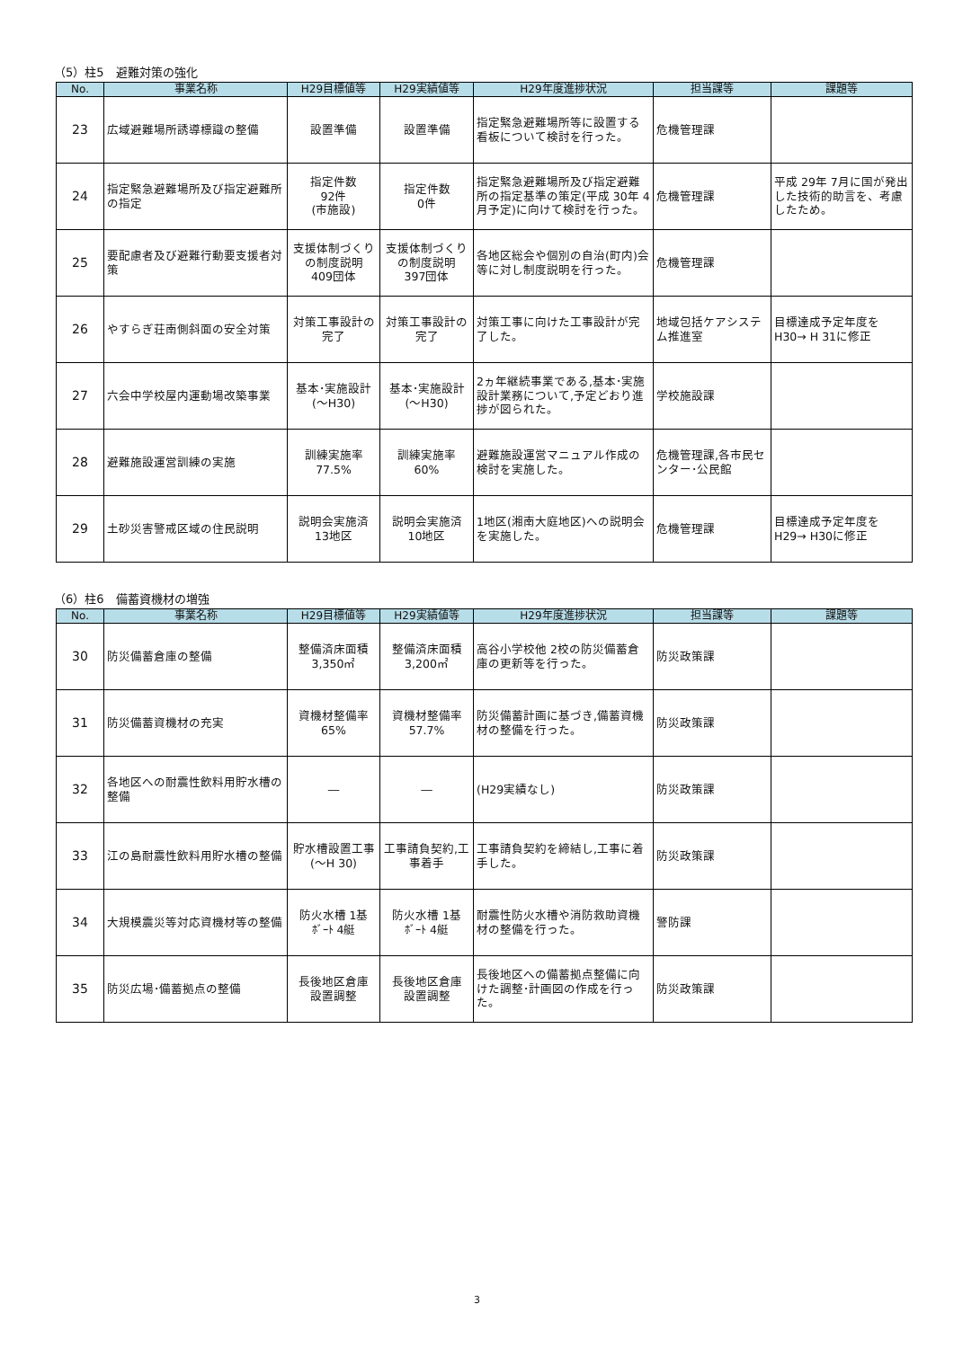（5）柱5　避難対策の強化
| No. | 事業名称 | H29目標値等 | H29実績値等 | H29年度進捗状況 | 担当課等 | 課題等 |
| --- | --- | --- | --- | --- | --- | --- |
| 23 | 広域避難場所誘導標識の整備 | 設置準備 | 設置準備 | 指定緊急避難場所等に設置する看板について検討を行った。 | 危機管理課 | |
| 24 | 指定緊急避難場所及び指定避難所の指定 | 指定件数 92件 (市施設) | 指定件数 0件 | 指定緊急避難場所及び指定避難所の指定基準の策定(平成 30年 4月予定)に向けて検討を行った。 | 危機管理課 | 平成 29年 7月に国が発出した技術的助言を、考慮したため。 |
| 25 | 要配慮者及び避難行動要支援者対策 | 支援体制づくりの制度説明 409団体 | 支援体制づくりの制度説明 397団体 | 各地区総会や個別の自治(町内)会等に対し制度説明を行った。 | 危機管理課 | |
| 26 | やすらぎ荘南側斜面の安全対策 | 対策工事設計の完了 | 対策工事設計の完了 | 対策工事に向けた工事設計が完了した。 | 地域包括ケアシステム推進室 | 目標達成予定年度をH30→ H 31に修正 |
| 27 | 六会中学校屋内運動場改築事業 | 基本･実施設計(～H30) | 基本･実施設計(～H30) | 2ヵ年継続事業である,基本･実施設計業務について,予定どおり進捗が図られた。 | 学校施設課 | |
| 28 | 避難施設運営訓練の実施 | 訓練実施率 77.5% | 訓練実施率 60% | 避難施設運営マニュアル作成の検討を実施した。 | 危機管理課,各市民センター･公民館 | |
| 29 | 土砂災害警戒区域の住民説明 | 説明会実施済 13地区 | 説明会実施済 10地区 | 1地区(湘南大庭地区)への説明会を実施した。 | 危機管理課 | 目標達成予定年度をH29→ H30に修正 |
（6）柱6　備蓄資機材の増強
| No. | 事業名称 | H29目標値等 | H29実績値等 | H29年度進捗状況 | 担当課等 | 課題等 |
| --- | --- | --- | --- | --- | --- | --- |
| 30 | 防災備蓄倉庫の整備 | 整備済床面積 3,350㎡ | 整備済床面積 3,200㎡ | 高谷小学校他 2校の防災備蓄倉庫の更新等を行った。 | 防災政策課 | |
| 31 | 防災備蓄資機材の充実 | 資機材整備率 65% | 資機材整備率 57.7% | 防災備蓄計画に基づき,備蓄資機材の整備を行った。 | 防災政策課 | |
| 32 | 各地区への耐震性飲料用貯水槽の整備 | ― | ― | (H29実績なし) | 防災政策課 | |
| 33 | 江の島耐震性飲料用貯水槽の整備 | 貯水槽設置工事(～H 30) | 工事請負契約,工事着手 | 工事請負契約を締結し,工事に着手した。 | 防災政策課 | |
| 34 | 大規模震災等対応資機材等の整備 | 防火水槽 1基 ﾎﾞｰﾄ 4艇 | 防火水槽 1基 ﾎﾞｰﾄ 4艇 | 耐震性防火水槽や消防救助資機材の整備を行った。 | 警防課 | |
| 35 | 防災広場･備蓄拠点の整備 | 長後地区倉庫 設置調整 | 長後地区倉庫 設置調整 | 長後地区への備蓄拠点整備に向けた調整･計画図の作成を行った。 | 防災政策課 | |
3